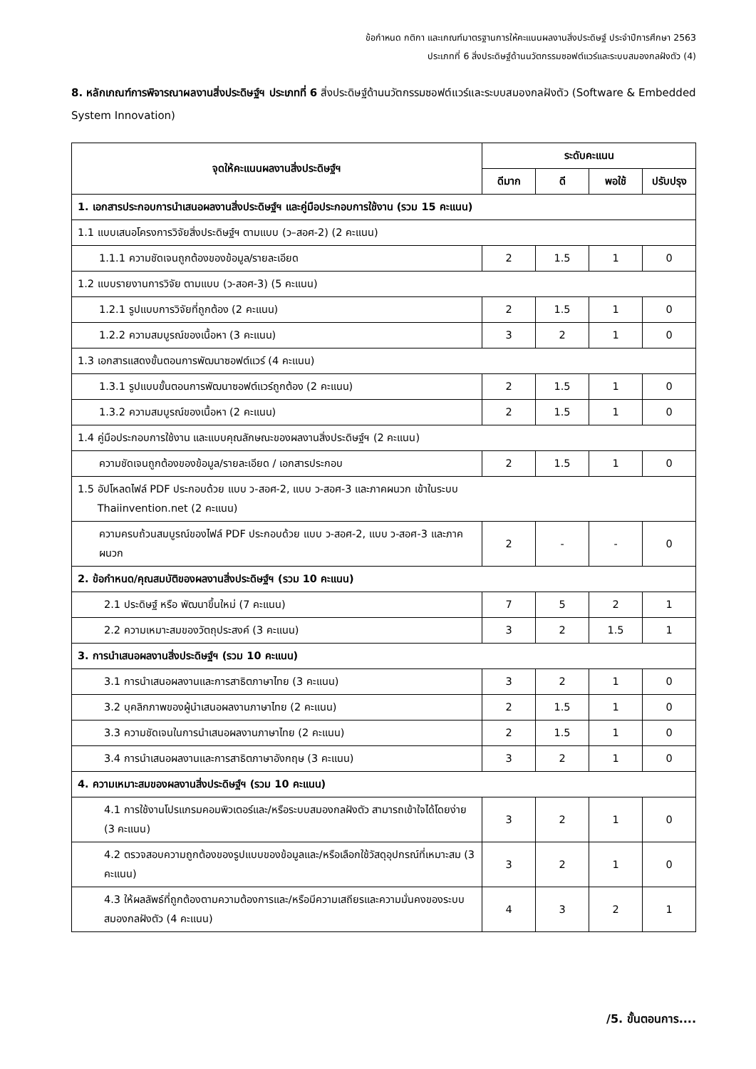ข้อกำหนด กติกา และเกณฑ์มาตรฐานการให้คะแนนผลงานสิ่งประดิษฐ์ ประจำปีการศึกษา 2563
ประเภทที่ 6 สิ่งประดิษฐ์ด้านนวัตกรรมซอฟต์แวร์และระบบสมองกลฝังตัว (4)
8. หลักเกณฑ์การพิจารณาผลงานสิ่งประดิษฐ์ฯ ประเภทที่ 6 สิ่งประดิษฐ์ด้านนวัตกรรมซอฟต์แวร์และระบบสมองกลฝังตัว (Software & Embedded System Innovation)
| จุดให้คะแนนผลงานสิ่งประดิษฐ์ฯ | ระดับคะแนน | | | |
| --- | --- | --- | --- | --- |
| | ดีมาก | ดี | พอใช้ | ปรับปรุง |
| 1. เอกสารประกอบการนำเสนอผลงานสิ่งประดิษฐ์ฯ และคู่มือประกอบการใช้งาน (รวม 15 คะแนน) | | | | |
| 1.1 แบบเสนอโครงการวิจัยสิ่งประดิษฐ์ฯ ตามแบบ (ว–สอศ-2) (2 คะแนน) | | | | |
| 1.1.1 ความชัดเจนถูกต้องของข้อมูล/รายละเอียด | 2 | 1.5 | 1 | 0 |
| 1.2 แบบรายงานการวิจัย ตามแบบ (ว-สอศ-3) (5 คะแนน) | | | | |
| 1.2.1 รูปแบบการวิจัยที่ถูกต้อง (2 คะแนน) | 2 | 1.5 | 1 | 0 |
| 1.2.2 ความสมบูรณ์ของเนื้อหา (3 คะแนน) | 3 | 2 | 1 | 0 |
| 1.3 เอกสารแสดงขั้นตอนการพัฒนาซอฟต์แวร์ (4 คะแนน) | | | | |
| 1.3.1 รูปแบบขั้นตอนการพัฒนาซอฟต์แวร์ถูกต้อง (2 คะแนน) | 2 | 1.5 | 1 | 0 |
| 1.3.2 ความสมบูรณ์ของเนื้อหา (2 คะแนน) | 2 | 1.5 | 1 | 0 |
| 1.4 คู่มือประกอบการใช้งาน และแบบคุณลักษณะของผลงานสิ่งประดิษฐ์ฯ (2 คะแนน) | | | | |
| ความชัดเจนถูกต้องของข้อมูล/รายละเอียด / เอกสารประกอบ | 2 | 1.5 | 1 | 0 |
| 1.5 อัปโหลดไฟล์ PDF ประกอบด้วย แบบ ว-สอศ-2, แบบ ว-สอศ-3 และภาคผนวก เข้าในระบบ Thaiinvention.net (2 คะแนน) | | | | |
| ความครบถ้วนสมบูรณ์ของไฟล์ PDF ประกอบด้วย แบบ ว-สอศ-2, แบบ ว-สอศ-3 และภาคผนวก | 2 | - | - | 0 |
| 2. ข้อกำหนด/คุณสมบัติของผลงานสิ่งประดิษฐ์ฯ (รวม 10 คะแนน) | | | | |
| 2.1 ประดิษฐ์ หรือ พัฒนาขึ้นใหม่ (7 คะแนน) | 7 | 5 | 2 | 1 |
| 2.2 ความเหมาะสมของวัตถุประสงค์ (3 คะแนน) | 3 | 2 | 1.5 | 1 |
| 3. การนำเสนอผลงานสิ่งประดิษฐ์ฯ (รวม 10 คะแนน) | | | | |
| 3.1 การนำเสนอผลงานและการสาธิตภาษาไทย (3 คะแนน) | 3 | 2 | 1 | 0 |
| 3.2 บุคลิกภาพของผู้นำเสนอผลงานภาษาไทย (2 คะแนน) | 2 | 1.5 | 1 | 0 |
| 3.3 ความชัดเจนในการนำเสนอผลงานภาษาไทย (2 คะแนน) | 2 | 1.5 | 1 | 0 |
| 3.4 การนำเสนอผลงานและการสาธิตภาษาอังกฤษ (3 คะแนน) | 3 | 2 | 1 | 0 |
| 4. ความเหมาะสมของผลงานสิ่งประดิษฐ์ฯ (รวม 10 คะแนน) | | | | |
| 4.1 การใช้งานโปรแกรมคอมพิวเตอร์และ/หรือระบบสมองกลฝังตัว สามารถเข้าใจได้โดยง่าย (3 คะแนน) | 3 | 2 | 1 | 0 |
| 4.2 ตรวจสอบความถูกต้องของรูปแบบของข้อมูลและ/หรือเลือกใช้วัสดุอุปกรณ์ที่เหมาะสม (3 คะแนน) | 3 | 2 | 1 | 0 |
| 4.3 ให้ผลลัพธ์ที่ถูกต้องตามความต้องการและ/หรือมีความเสถียรและความมั่นคงของระบบสมองกลฝังตัว (4 คะแนน) | 4 | 3 | 2 | 1 |
/5. ขั้นตอนการ....